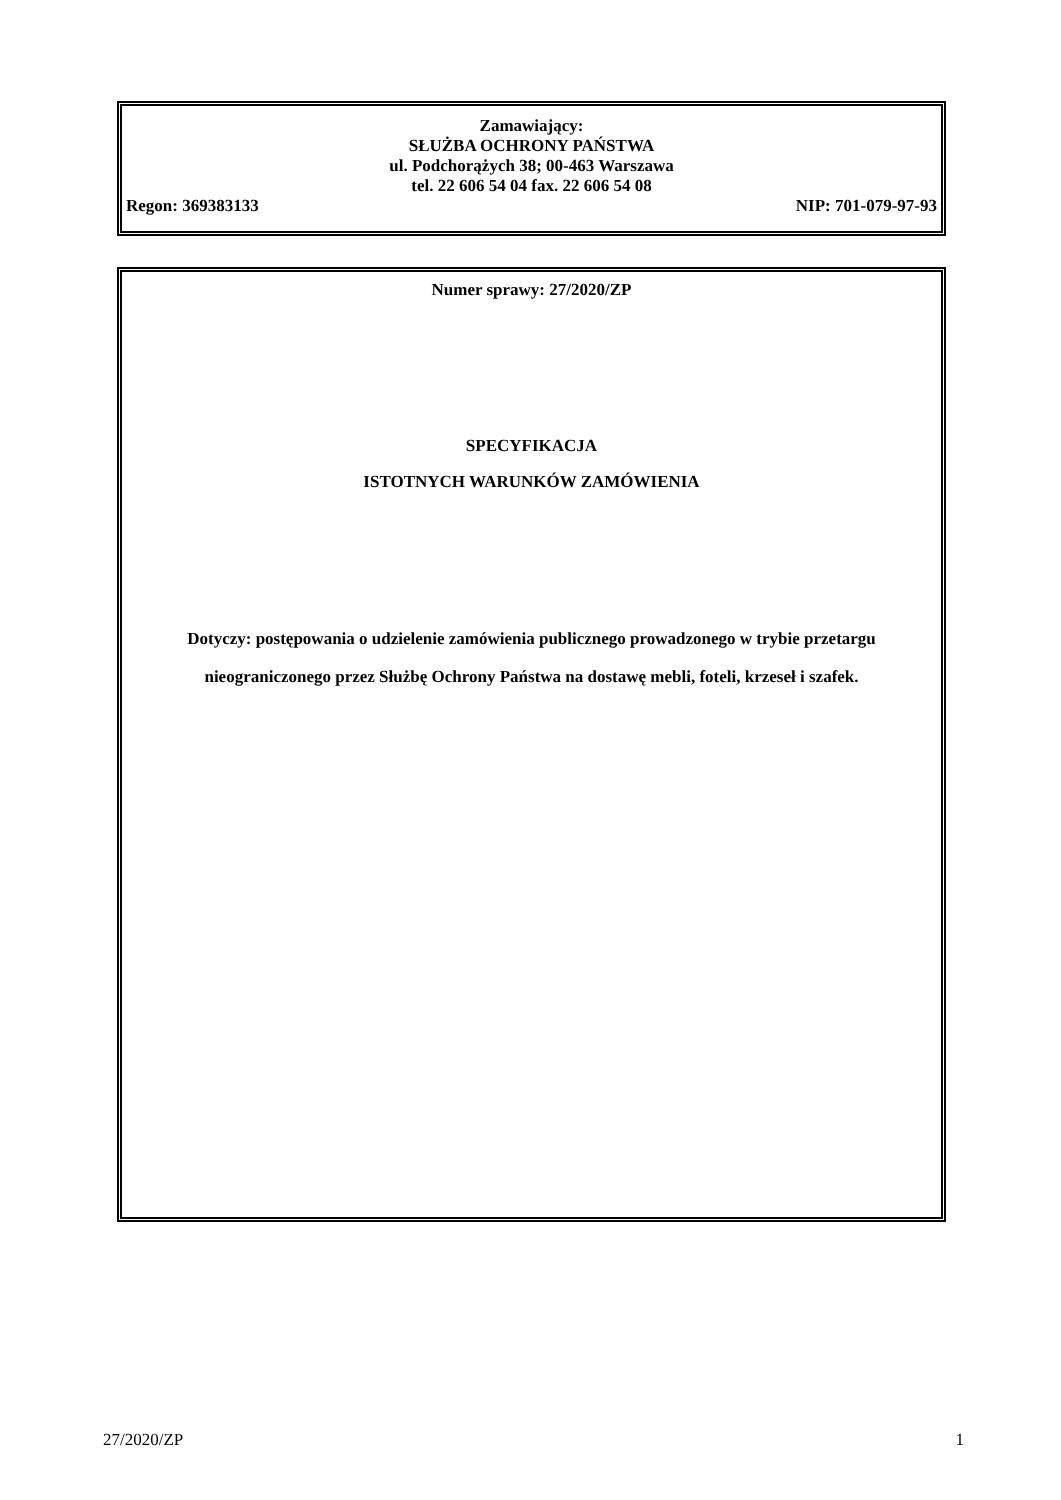Zamawiający:
SŁUŻBA OCHRONY PAŃSTWA
ul. Podchorążych 38; 00-463 Warszawa
tel. 22 606 54 04 fax. 22 606 54 08
Regon: 369383133 NIP: 701-079-97-93
Numer sprawy: 27/2020/ZP
SPECYFIKACJA
ISTOTNYCH WARUNKÓW ZAMÓWIENIA
Dotyczy: postępowania o udzielenie zamówienia publicznego prowadzonego w trybie przetargu nieograniczonego przez Służbę Ochrony Państwa na dostawę mebli, foteli, krzeseł i szafek.
27/2020/ZP 1